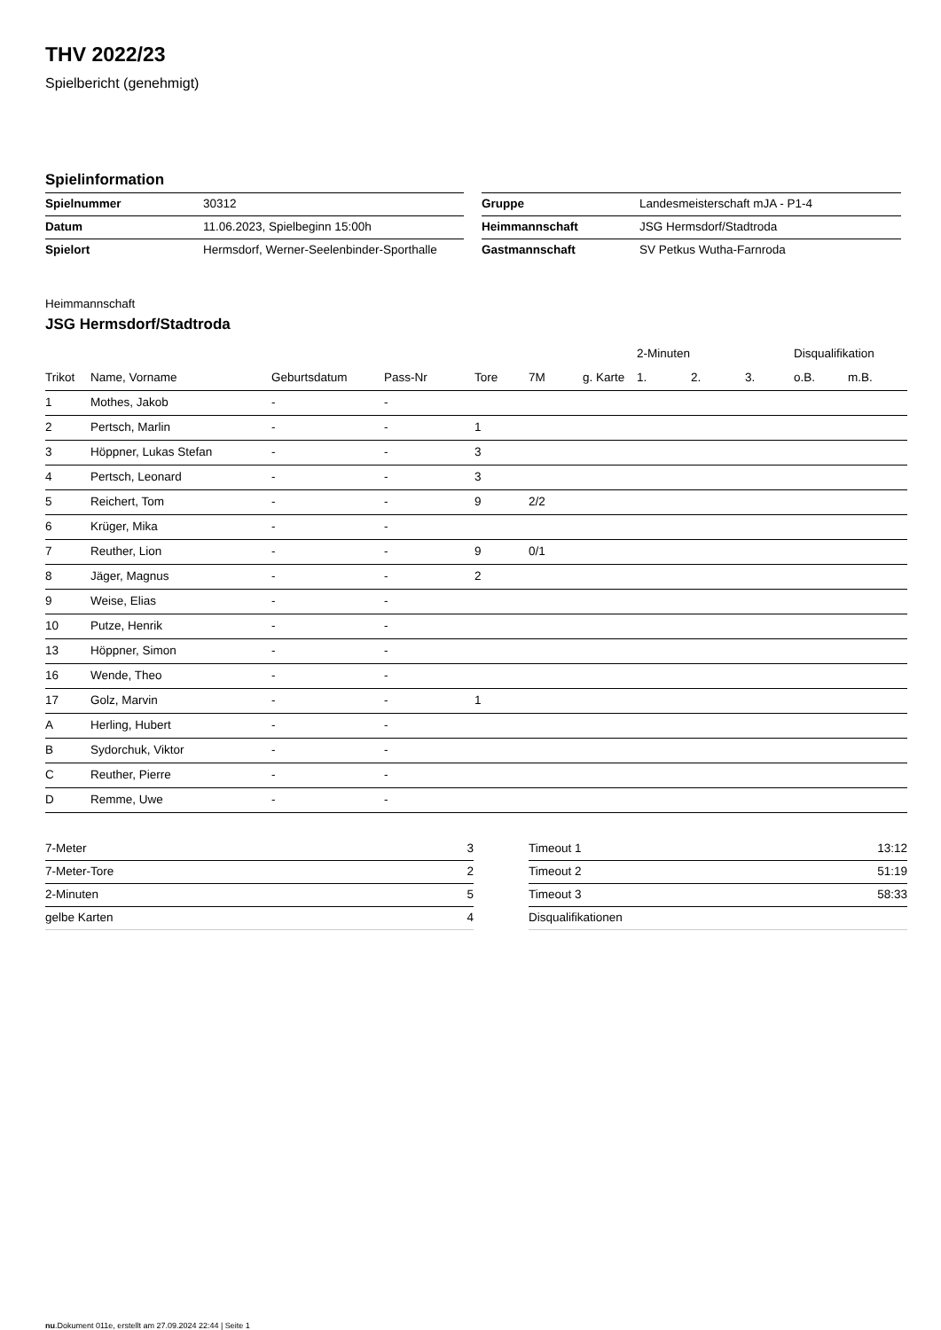THV 2022/23
Spielbericht (genehmigt)
Spielinformation
| Spielnummer | 30312 |
| Datum | 11.06.2023, Spielbeginn 15:00h |
| Spielort | Hermsdorf, Werner-Seelenbinder-Sporthalle |
| Gruppe | Landesmeisterschaft mJA - P1-4 |
| Heimmannschaft | JSG Hermsdorf/Stadtroda |
| Gastmannschaft | SV Petkus Wutha-Farnroda |
Heimmannschaft
JSG Hermsdorf/Stadtroda
| | | | | | | | 2-Minuten | | | Disqualifikation | |
| --- | --- | --- | --- | --- | --- | --- | --- | --- | --- | --- | --- |
| Trikot | Name, Vorname | Geburtsdatum | Pass-Nr | Tore | 7M | g. Karte | 1. | 2. | 3. | o.B. | m.B. |
| 1 | Mothes, Jakob | - | - | | | | | | | | |
| 2 | Pertsch, Marlin | - | - | 1 | | | | | | | |
| 3 | Höppner, Lukas Stefan | - | - | 3 | | | | | | | |
| 4 | Pertsch, Leonard | - | - | 3 | | | | | | | |
| 5 | Reichert, Tom | - | - | 9 | 2/2 | | | | | | |
| 6 | Krüger, Mika | - | - | | | | | | | | |
| 7 | Reuther, Lion | - | - | 9 | 0/1 | | | | | | |
| 8 | Jäger, Magnus | - | - | 2 | | | | | | | |
| 9 | Weise, Elias | - | - | | | | | | | | |
| 10 | Putze, Henrik | - | - | | | | | | | | |
| 13 | Höppner, Simon | - | - | | | | | | | | |
| 16 | Wende, Theo | - | - | | | | | | | | |
| 17 | Golz, Marvin | - | - | 1 | | | | | | | |
| A | Herling, Hubert | - | - | | | | | | | | |
| B | Sydorchuk, Viktor | - | - | | | | | | | | |
| C | Reuther, Pierre | - | - | | | | | | | | |
| D | Remme, Uwe | - | - | | | | | | | | |
| 7-Meter | 3 |
| 7-Meter-Tore | 2 |
| 2-Minuten | 5 |
| gelbe Karten | 4 |
| Timeout 1 | 13:12 |
| Timeout 2 | 51:19 |
| Timeout 3 | 58:33 |
| Disqualifikationen | |
nu.Dokument 011e, erstellt am 27.09.2024 22:44 | Seite 1